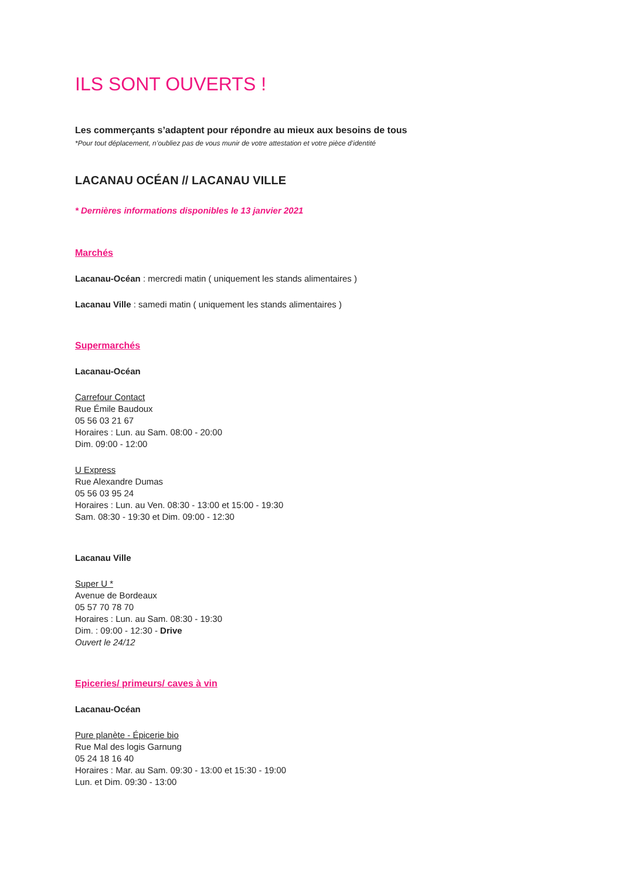ILS SONT OUVERTS !
Les commerçants s’adaptent pour répondre au mieux aux besoins de tous
*Pour tout déplacement, n’oubliez pas de vous munir de votre attestation et votre pièce d’identité
LACANAU OCÉAN // LACANAU VILLE
* Dernières informations disponibles le 13 janvier 2021
Marchés
Lacanau-Océan : mercredi matin ( uniquement les stands alimentaires )
Lacanau Ville : samedi matin ( uniquement les stands alimentaires )
Supermarchés
Lacanau-Océan
Carrefour Contact
Rue Émile Baudoux
05 56 03 21 67
Horaires : Lun. au Sam. 08:00 - 20:00
Dim. 09:00 - 12:00
U Express
Rue Alexandre Dumas
05 56 03 95 24
Horaires : Lun. au Ven. 08:30 - 13:00 et 15:00 - 19:30
Sam. 08:30 - 19:30 et Dim. 09:00 - 12:30
Lacanau Ville
Super U *
Avenue de Bordeaux
05 57 70 78 70
Horaires : Lun. au Sam. 08:30 - 19:30
Dim. : 09:00 - 12:30 - Drive
Ouvert le 24/12
Epiceries/ primeurs/ caves à vin
Lacanau-Océan
Pure planète - Épicerie bio
Rue Mal des logis Garnung
05 24 18 16 40
Horaires : Mar. au Sam. 09:30 - 13:00 et 15:30 - 19:00
Lun. et Dim. 09:30 - 13:00